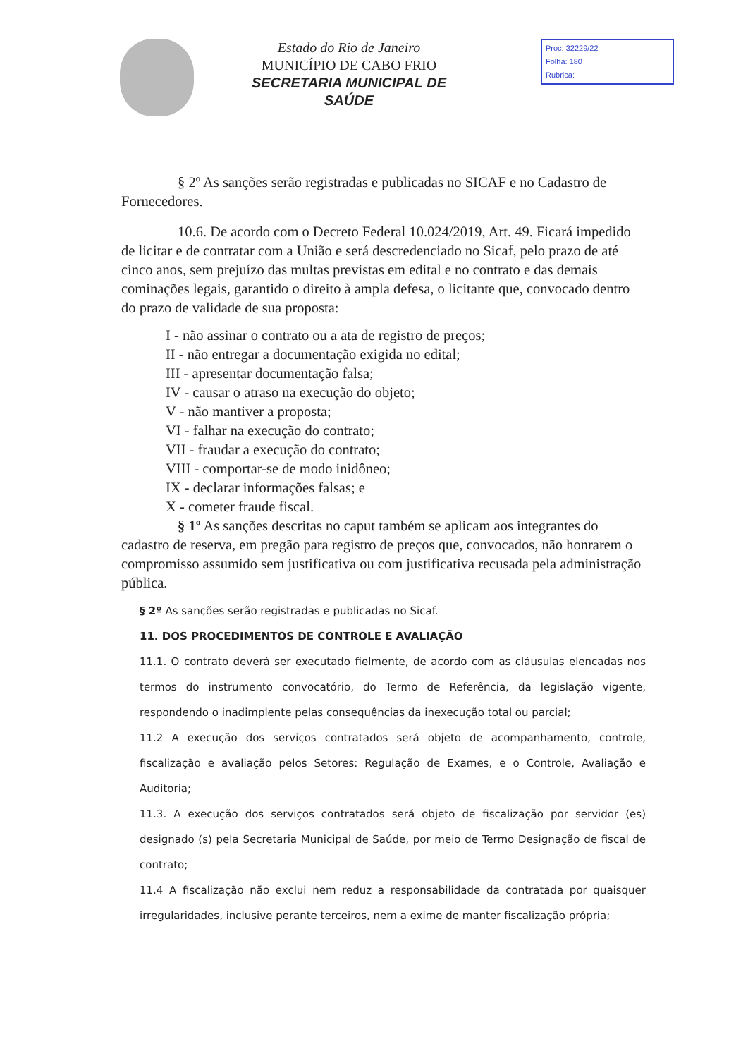Estado do Rio de Janeiro
MUNICÍPIO DE CABO FRIO
SECRETARIA MUNICIPAL DE SAÚDE
Proc: 32229/22
Folha: 180
Rubrica:
§ 2º As sanções serão registradas e publicadas no SICAF e no Cadastro de Fornecedores.
10.6. De acordo com o Decreto Federal 10.024/2019, Art. 49. Ficará impedido de licitar e de contratar com a União e será descredenciado no Sicaf, pelo prazo de até cinco anos, sem prejuízo das multas previstas em edital e no contrato e das demais cominações legais, garantido o direito à ampla defesa, o licitante que, convocado dentro do prazo de validade de sua proposta:
I - não assinar o contrato ou a ata de registro de preços;
II - não entregar a documentação exigida no edital;
III - apresentar documentação falsa;
IV - causar o atraso na execução do objeto;
V - não mantiver a proposta;
VI - falhar na execução do contrato;
VII - fraudar a execução do contrato;
VIII - comportar-se de modo inidôneo;
IX - declarar informações falsas; e
X - cometer fraude fiscal.
§ 1º As sanções descritas no caput também se aplicam aos integrantes do cadastro de reserva, em pregão para registro de preços que, convocados, não honrarem o compromisso assumido sem justificativa ou com justificativa recusada pela administração pública.
§ 2º As sanções serão registradas e publicadas no Sicaf.
11. DOS PROCEDIMENTOS DE CONTROLE E AVALIAÇÃO
11.1. O contrato deverá ser executado fielmente, de acordo com as cláusulas elencadas nos termos do instrumento convocatório, do Termo de Referência, da legislação vigente, respondendo o inadimplente pelas consequências da inexecução total ou parcial;
11.2 A execução dos serviços contratados será objeto de acompanhamento, controle, fiscalização e avaliação pelos Setores: Regulação de Exames, e o Controle, Avaliação e Auditoria;
11.3. A execução dos serviços contratados será objeto de fiscalização por servidor (es) designado (s) pela Secretaria Municipal de Saúde, por meio de Termo Designação de fiscal de contrato;
11.4 A fiscalização não exclui nem reduz a responsabilidade da contratada por quaisquer irregularidades, inclusive perante terceiros, nem a exime de manter fiscalização própria;